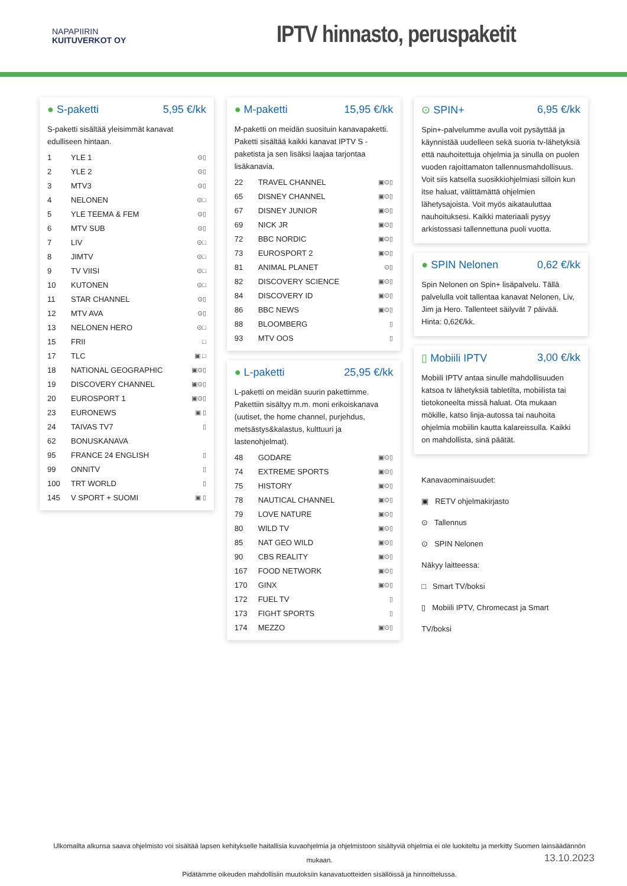NAPAPIIRIN
KUITUVERKOT OY
IPTV hinnasto, peruspaketit
● S-paketti 5,95 €/kk
S-paketti sisältää yleisimmät kanavat edulliseen hintaan.
| 1 | YLE 1 | ⊙▯ |
| 2 | YLE 2 | ⊙▯ |
| 3 | MTV3 | ⊙▯ |
| 4 | NELONEN | ⊙□ |
| 5 | YLE TEEMA & FEM | ⊙▯ |
| 6 | MTV SUB | ⊙▯ |
| 7 | LIV | ⊙□ |
| 8 | JIMTV | ⊙□ |
| 9 | TV VIISI | ⊙□ |
| 10 | KUTONEN | ⊙□ |
| 11 | STAR CHANNEL | ⊙▯ |
| 12 | MTV AVA | ⊙▯ |
| 13 | NELONEN HERO | ⊙□ |
| 15 | FRII | □ |
| 17 | TLC | ▣ □ |
| 18 | NATIONAL GEOGRAPHIC | ▣⊙▯ |
| 19 | DISCOVERY CHANNEL | ▣⊙▯ |
| 20 | EUROSPORT 1 | ▣⊙▯ |
| 23 | EURONEWS | ▣ ▯ |
| 24 | TAIVAS TV7 | ▯ |
| 62 | BONUSKANAVA | |
| 95 | FRANCE 24 ENGLISH | ▯ |
| 99 | ONNITV | ▯ |
| 100 | TRT WORLD | ▯ |
| 145 | V SPORT + SUOMI | ▣ ▯ |
● M-paketti 15,95 €/kk
M-paketti on meidän suosituin kanavapaketti. Paketti sisältää kaikki kanavat IPTV S -paketista ja sen lisäksi laajaa tarjontaa lisäkanavia.
| 22 | TRAVEL CHANNEL | ▣⊙▯ |
| 65 | DISNEY CHANNEL | ▣⊙▯ |
| 67 | DISNEY JUNIOR | ▣⊙▯ |
| 69 | NICK JR | ▣⊙▯ |
| 72 | BBC NORDIC | ▣⊙▯ |
| 73 | EUROSPORT 2 | ▣⊙▯ |
| 81 | ANIMAL PLANET | ⊙▯ |
| 82 | DISCOVERY SCIENCE | ▣⊙▯ |
| 84 | DISCOVERY ID | ▣⊙▯ |
| 86 | BBC NEWS | ▣⊙▯ |
| 88 | BLOOMBERG | ▯ |
| 93 | MTV OOS | ▯ |
● L-paketti 25,95 €/kk
L-paketti on meidän suurin pakettimme. Pakettiin sisältyy m.m. moni erikoiskanava (uutiset, the home channel, purjehdus, metsästys&kalastus, kulttuuri ja lastenohjelmat).
| 48 | GODARE | ▣⊙▯ |
| 74 | EXTREME SPORTS | ▣⊙▯ |
| 75 | HISTORY | ▣⊙▯ |
| 78 | NAUTICAL CHANNEL | ▣⊙▯ |
| 79 | LOVE NATURE | ▣⊙▯ |
| 80 | WILD TV | ▣⊙▯ |
| 85 | NAT GEO WILD | ▣⊙▯ |
| 90 | CBS REALITY | ▣⊙▯ |
| 167 | FOOD NETWORK | ▣⊙▯ |
| 170 | GINX | ▣⊙▯ |
| 172 | FUEL TV | ▯ |
| 173 | FIGHT SPORTS | ▯ |
| 174 | MEZZO | ▣⊙▯ |
⊙ SPIN+ 6,95 €/kk
Spin+-palvelumme avulla voit pysäyttää ja käynnistää uudelleen sekä suoria tv-lähetyksiä että nauhoitettuja ohjelmia ja sinulla on puolen vuoden rajoittamaton tallennusmahdollisuus. Voit siis katsella suosikkiohjelmiasi silloin kun itse haluat, välittämättä ohjelmien lähetysajoista. Voit myös aikatauluttaa nauhoituksesi. Kaikki materiaali pysyy arkistossasi tallennettuna puoli vuotta.
● SPIN Nelonen 0,62 €/kk
Spin Nelonen on Spin+ lisäpalvelu. Tällä palvelulla voit tallentaa kanavat Nelonen, Liv, Jim ja Hero. Tallenteet säilyvät 7 päivää. Hinta: 0,62€/kk.
▯ Mobiili IPTV 3,00 €/kk
Mobiili IPTV antaa sinulle mahdollisuuden katsoa tv lähetyksiä tabletilta, mobiilista tai tietokoneelta missä haluat. Ota mukaan mökille, katso linja-autossa tai nauhoita ohjelmia mobiilin kautta kalareissulla. Kaikki on mahdollista, sinä päätät.
Kanavaominaisuudet:
▣ RETV ohjelmakirjasto
⊙ Tallennus
⊙ SPIN Nelonen
Näkyy laitteessa:
□ Smart TV/boksi
▯ Mobiili IPTV, Chromecast ja Smart TV/boksi
Ulkomailta alkunsa saava ohjelmisto voi sisältää lapsen kehitykselle haitallisia kuvaohjelmia ja ohjelmistoon sisältyviä ohjelmia ei ole luokiteltu ja merkitty Suomen lainsäädännön mukaan.
Pidätämme oikeuden mahdollisiin muutoksiin kanavatuotteiden sisällöissä ja hinnoittelussa.
13.10.2023